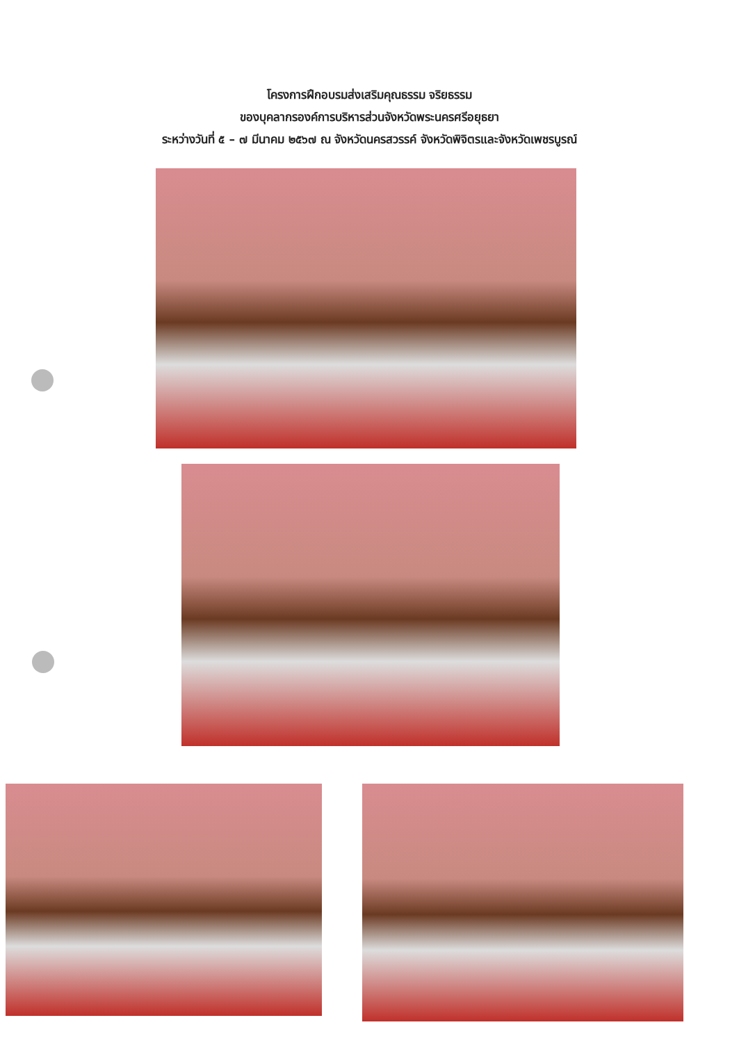โครงการฝึกอบรมส่งเสริมคุณธรรม จริยธรรม
ของบุคลากรองค์การบริหารส่วนจังหวัดพระนครศรีอยุธยา
ระหว่างวันที่ ๕ – ๗ มีนาคม ๒๕๖๗ ณ จังหวัดนครสวรรค์ จังหวัดพิจิตรและจังหวัดเพชรบูรณ์